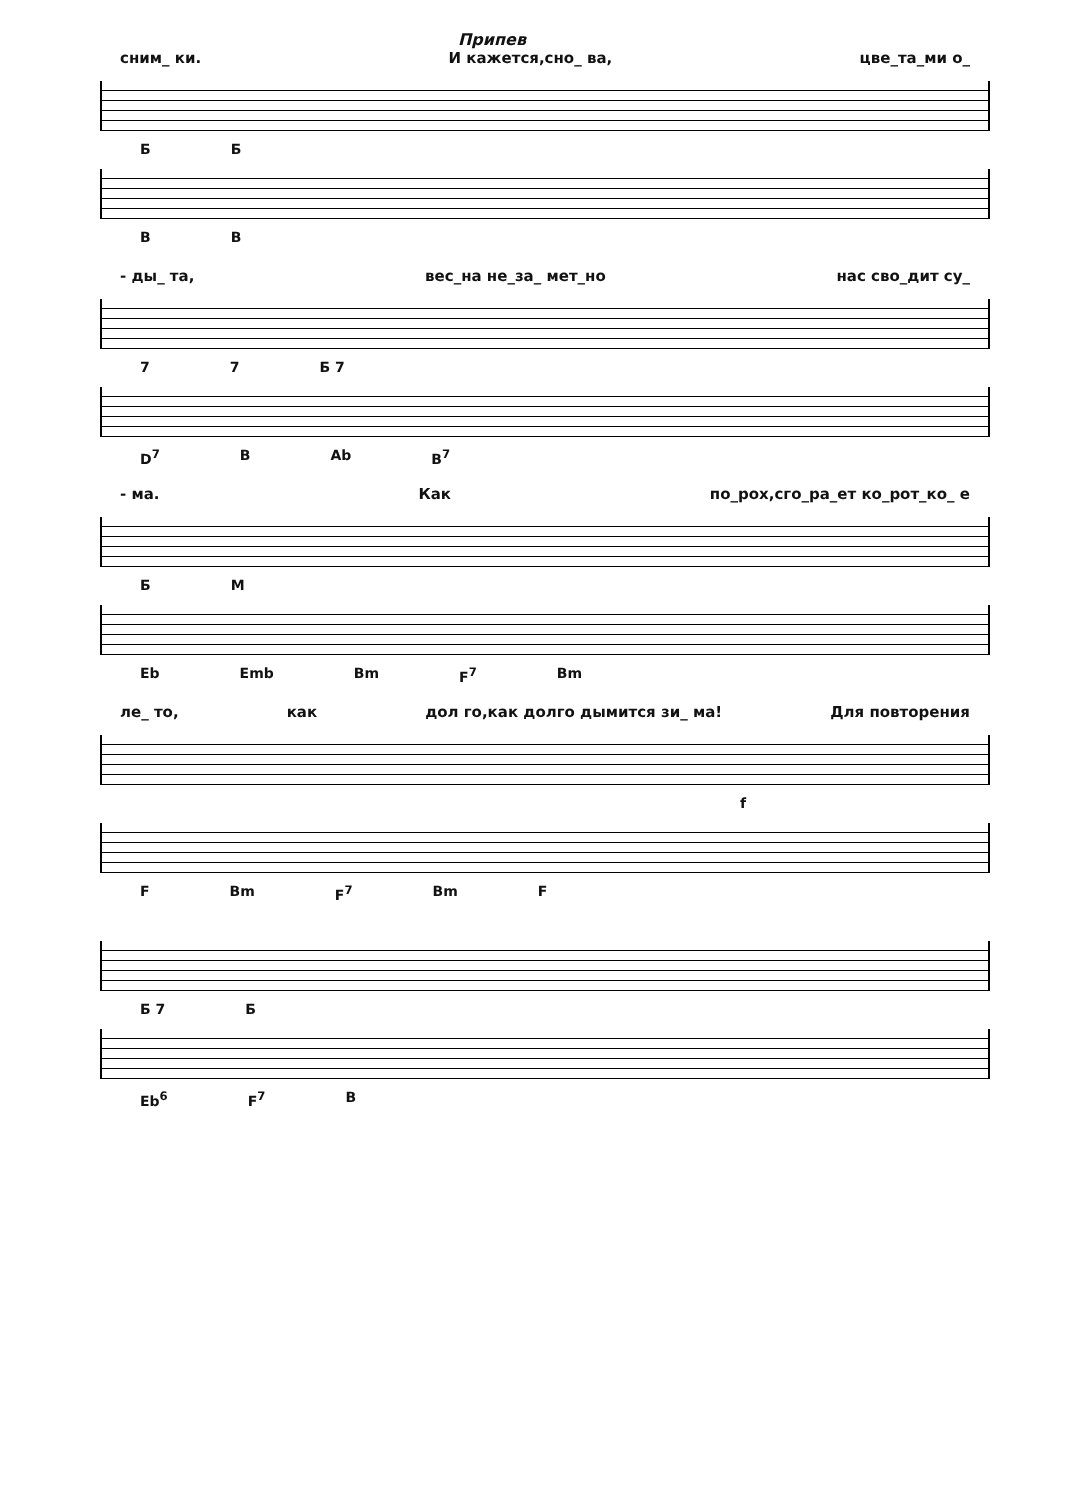Припев
сним_ ки. И кажется,сно_ ва, цве_та_ми о_
Б Б
B B
- ды_ та, вес_на не_за_ мет_но нас сво_дит су_
7 7 Б 7
D<sup>7</sup> B Ab B<sup>7</sup>
- ма. Как по_рох,сго_ра_ет ко_рот_ко_ е
Б М
Eb Emb Bm F<sup>7</sup> Bm
ле_ то, как дол го,как долго дымится зи_ ма! Для повторения
f
F Bm F<sup>7</sup> Bm F
Б 7 Б
Eb<sup>6</sup> F<sup>7</sup> B